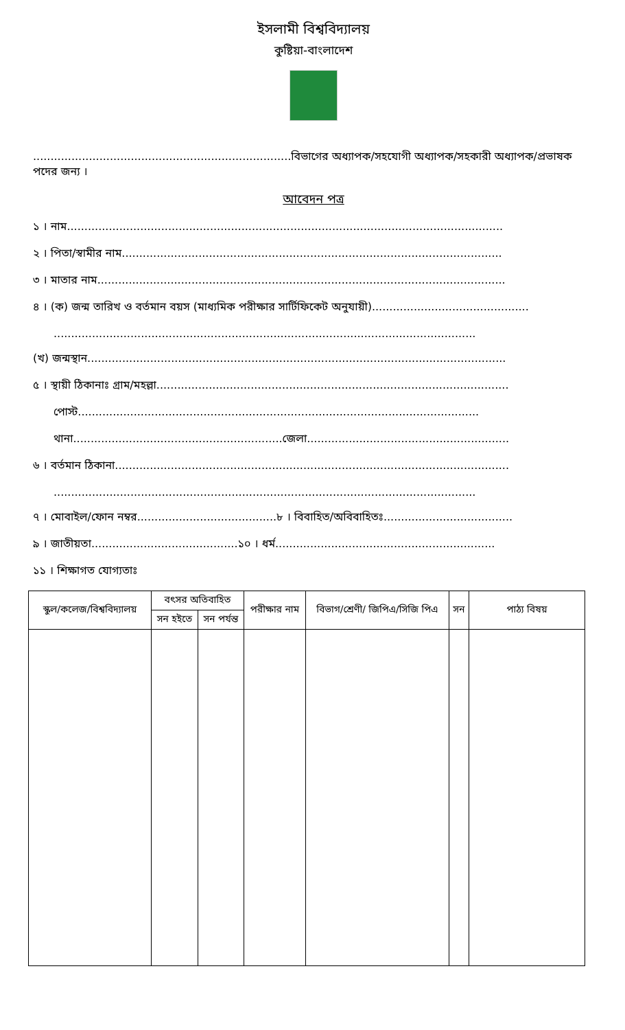ইসলামী বিশ্ববিদ্যালয়
কুষ্টিয়া-বাংলাদেশ
..........................................................................বিভাগের অধ্যাপক/সহযোগী অধ্যাপক/সহকারী অধ্যাপক/প্রভাষক পদের জন্য ।
আবেদন পত্র
১ । নাম.............................................................................................................................
২ । পিতা/স্বামীর নাম.............................................................................................................
৩ । মাতার নাম.....................................................................................................................
৪ । (ক) জন্ম তারিখ ও বর্তমান বয়স (মাধ্যমিক পরীক্ষার সার্টিফিকেট অনুযায়ী).............................................
.........................................................................................................................
(খ) জন্মস্থান........................................................................................................................
৫ । স্থায়ী ঠিকানাঃ গ্রাম/মহল্লা.....................................................................................................
পোস্ট...................................................................................................................
থানা............................................................জেলা..........................................................
৬ । বর্তমান ঠিকানা.................................................................................................................
.........................................................................................................................
৭ । মোবাইল/ফোন নম্বর........................................৮ । বিবাহিত/অবিবাহিতঃ.....................................
৯ । জাতীয়তা..........................................১০ । ধর্ম...............................................................
১১ । শিক্ষাগত যোগ্যতাঃ
| স্কুল/কলেজ/বিশ্ববিদ্যালয় | বৎসর অতিবাহিত | | পরীক্ষার নাম | বিভাগ/শ্রেণী/ জিপিএ/সিজি পিএ | সন | পাঠ্য বিষয় |
| --- | --- | --- | --- | --- | --- | --- |
| | সন হইতে | সন পর্যন্ত | | | | |